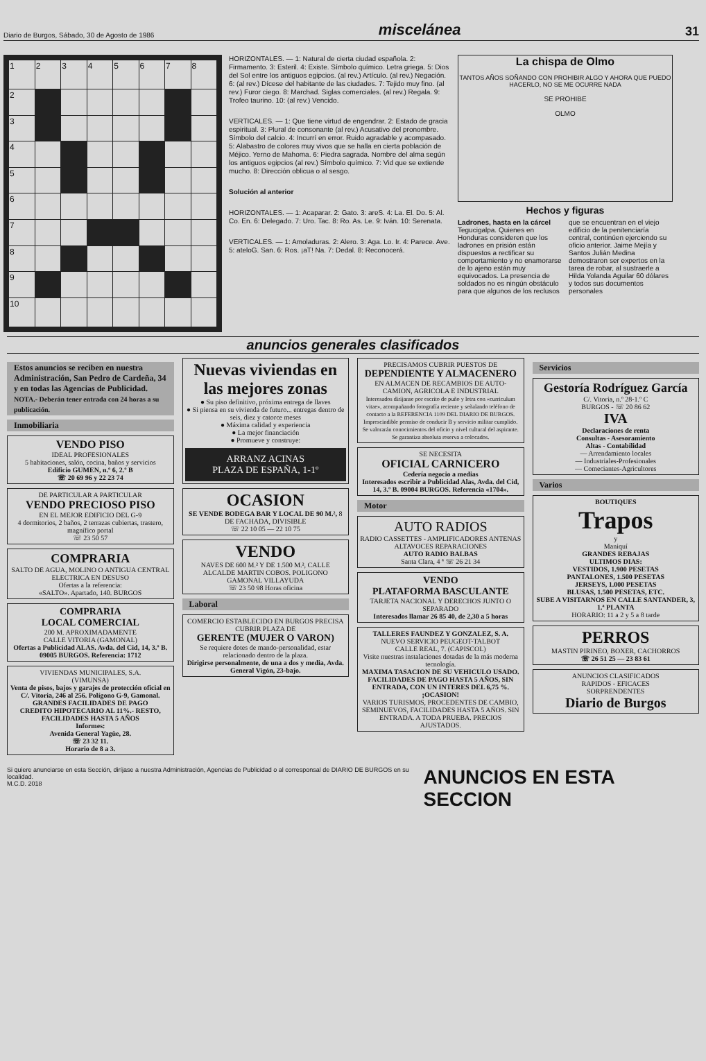Diario de Burgos, Sábado, 30 de Agosto de 1986 miscelánea 31
| 1 | 2 | 3 | 4 | 5 | 6 | 7 | 8 |
| 2 | | | | | | | |
| 3 | | | | | | | |
| 4 | | | | | | | |
| 5 | | | | | | | |
| 6 | | | | | | | |
| 7 | | | | | | | |
| 8 | | | | | | | |
| 9 | | | | | | | |
| 10 | | | | | | | |
HORIZONTALES. — 1: Natural de cierta ciudad española. 2: Firmamento. 3: Esteril. 4: Existe. Símbolo químico. Letra griega. 5: Dios del Sol entre los antiguos egipcios. (al rev.) Artículo. (al rev.) Negación. 6: (al rev.) Dícese del habitante de las ciudades. 7: Tejido muy fino. (al rev.) Furor ciego. 8: Marchad. Siglas comerciales. (al rev.) Regala. 9: Trofeo taurino. 10: (al rev.) Vencido.
VERTICALES. — 1: Que tiene virtud de engendrar. 2: Estado de gracia espiritual. 3: Plural de consonante (al rev.) Acusativo del pronombre. Símbolo del calcio. 4: Incurrí en error. Ruido agradable y acompasado. 5: Alabastro de colores muy vivos que se halla en cierta población de Méjico. Yerno de Mahoma. 6: Piedra sagrada. Nombre del alma según los antiguos egipcios (al rev.) Símbolo químico. 7: Vid que se extiende mucho. 8: Dirección oblicua o al sesgo.
Solución al anterior
HORIZONTALES. — 1: Acaparar. 2: Gato. 3: areS. 4: La. El. Do. 5: Al. Co. En. 6: Delegado. 7: Uro. Tac. 8: Ro. As. Le. 9: Iván. 10: Serenata.
VERTICALES. — 1: Amoladuras. 2: Alero. 3: Aga. Lo. Ir. 4: Parece. Ave. 5: ateloG. San. 6: Ros. ¡aT! Na. 7: Dedal. 8: Reconocerá.
La chispa de Olmo
TANTOS AÑOS SOÑANDO CON PROHIBIR ALGO Y AHORA QUE PUEDO HACERLO, NO SE ME OCURRE NADA
SE PROHIBE
OLMO
Hechos y figuras
Ladrones, hasta en la cárcel
Tegucigalpa. Quienes en Honduras consideren que los ladrones en prisión están dispuestos a rectificar su comportamiento y no enamorarse de lo ajeno están muy equivocados. La presencia de soldados no es ningún obstáculo para que algunos de los reclusos que se encuentran en el viejo edificio de la penitenciaría central, continúen ejerciendo su oficio anterior. Jaime Mejía y Santos Julián Medina demostraron ser expertos en la tarea de robar, al sustraerle a Hilda Yolanda Aguilar 60 dólares y todos sus documentos personales
anuncios generales clasificados
Estos anuncios se reciben en nuestra Administración, San Pedro de Cardeña, 34 y en todas las Agencias de Publicidad.
NOTA.- Deberán tener entrada con 24 horas a su publicación.
Inmobiliaria
VENDO PISO
IDEAL PROFESIONALES
5 habitaciones, salón, cocina, baños y servicios
Edificio GUMEN, n.º 6, 2.º B
☏ 20 69 96 y 22 23 74
DE PARTICULAR A PARTICULAR
VENDO PRECIOSO PISO
EN EL MEJOR EDIFICIO DEL G-9
4 dormitorios, 2 baños, 2 terrazas cubiertas, trastero, magnífico portal
☏ 23 50 57
COMPRARIA
SALTO DE AGUA, MOLINO O ANTIGUA CENTRAL ELECTRICA EN DESUSO
Ofertas a la referencia:
«SALTO». Apartado, 140. BURGOS
COMPRARIA
LOCAL COMERCIAL
200 M. APROXIMADAMENTE
CALLE VITORIA (GAMONAL)
Ofertas a Publicidad ALAS. Avda. del Cid, 14, 3.º B. 09005 BURGOS. Referencia: 1712
VIVIENDAS MUNICIPALES, S.A.
(VIMUNSA)
Venta de pisos, bajos y garajes de protección oficial en C/. Vitoria, 246 al 256. Polígono G-9, Gamonal. GRANDES FACILIDADES DE PAGO
CREDITO HIPOTECARIO AL 11%.- RESTO, FACILIDADES HASTA 5 AÑOS
Informes:
Avenida General Yagüe, 28.
☏ 23 32 11.
Horario de 8 a 3.
Nuevas viviendas en las mejores zonas
● Su piso definitivo, próxima entrega de llaves
● Si piensa en su vivienda de futuro... entregas dentro de seis, diez y catorce meses
● Máxima calidad y experiencia
● La mejor financiación
● Promueve y construye:
ARRANZ ACINAS
PLAZA DE ESPAÑA, 1-1º
OCASION
SE VENDE BODEGA BAR Y LOCAL DE 90 M.², 8 DE FACHADA, DIVISIBLE
☏ 22 10 05 — 22 10 75
VENDO
NAVES DE 600 M.² Y DE 1.500 M.², CALLE ALCALDE MARTIN COBOS. POLIGONO GAMONAL VILLAYUDA
☏ 23 50 98 Horas oficina
Laboral
COMERCIO ESTABLECIDO EN BURGOS PRECISA CUBRIR PLAZA DE
GERENTE (MUJER O VARON)
Se requiere dotes de mando-personalidad, estar relacionado dentro de la plaza.
Dirigirse personalmente, de una a dos y media, Avda. General Vigón, 23-bajo.
PRECISAMOS CUBRIR PUESTOS DE
DEPENDIENTE Y ALMACENERO
EN ALMACEN DE RECAMBIOS DE AUTO-CAMION, AGRICOLA E INDUSTRIAL
Interesados diríjanse por escrito de puño y letra con «curriculum vitae», acompañando fotografía reciente y señalando teléfono de contacto a la REFERENCIA 1109 DEL DIARIO DE BURGOS. Imprescindible permiso de conducir B y servicio militar cumplido. Se valorarán conocimientos del oficio y nivel cultural del aspirante. Se garantiza absoluta reserva a colocados.
SE NECESITA
OFICIAL CARNICERO
Cedería negocio a medias
Interesados escribir a Publicidad Alas, Avda. del Cid, 14, 3.º B. 09004 BURGOS. Referencia «1704».
Motor
AUTO RADIOS
RADIO CASSETTES - AMPLIFICADORES ANTENAS ALTAVOCES REPARACIONES
AUTO RADIO BALBAS
Santa Clara, 4 ª ☏ 26 21 34
VENDO
PLATAFORMA BASCULANTE
TARJETA NACIONAL Y DERECHOS JUNTO O SEPARADO
Interesados llamar 26 85 40, de 2,30 a 5 horas
TALLERES FAUNDEZ Y GONZALEZ, S. A.
NUEVO SERVICIO PEUGEOT-TALBOT
CALLE REAL, 7. (CAPISCOL)
Visite nuestras instalaciones dotadas de la más moderna tecnología.
MAXIMA TASACION DE SU VEHICULO USADO. FACILIDADES DE PAGO HASTA 5 AÑOS, SIN ENTRADA, CON UN INTERES DEL 6,75 %.
¡OCASION!
VARIOS TURISMOS, PROCEDENTES DE CAMBIO, SEMINUEVOS, FACILIDADES HASTA 5 AÑOS. SIN ENTRADA. A TODA PRUEBA. PRECIOS AJUSTADOS.
Servicios
Gestoría Rodríguez García
C/. Vitoria, n.º 28-1.º C
BURGOS - ☏ 20 86 62
IVA
Declaraciones de renta
Consultas - Asesoramiento
Altas - Contabilidad
— Arrendamiento locales
— Industriales-Profesionales
— Comeciantes-Agricultores
Varios
BOUTIQUES
Trapos
y
Maniquí
GRANDES REBAJAS
ULTIMOS DIAS:
VESTIDOS, 1.900 PESETAS
PANTALONES, 1.500 PESETAS
JERSEYS, 1.000 PESETAS
BLUSAS, 1.500 PESETAS, ETC.
SUBE A VISITARNOS EN CALLE SANTANDER, 3, 1.ª PLANTA
HORARIO: 11 a 2 y 5 a 8 tarde
PERROS
MASTIN PIRINEO, BOXER, CACHORROS
☏ 26 51 25 — 23 83 61
ANUNCIOS CLASIFICADOS
RAPIDOS - EFICACES
SORPRENDENTES
Diario de Burgos
Si quiere anunciarse en esta Sección, diríjase a nuestra Administración, Agencias de Publicidad o al corresponsal de DIARIO DE BURGOS en su localidad.
M.C.D. 2018 ANUNCIOS EN ESTA SECCION